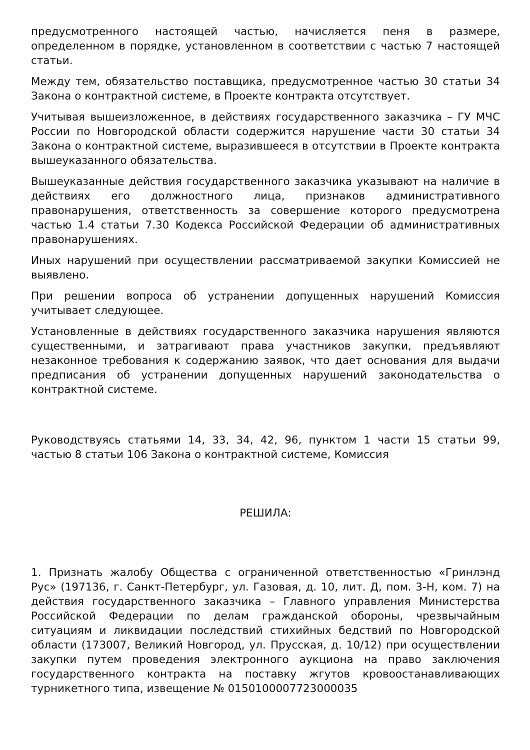предусмотренного настоящей частью, начисляется пеня в размере, определенном в порядке, установленном в соответствии с частью 7 настоящей статьи.
Между тем, обязательство поставщика, предусмотренное частью 30 статьи 34 Закона о контрактной системе, в Проекте контракта отсутствует.
Учитывая вышеизложенное, в действиях государственного заказчика – ГУ МЧС России по Новгородской области содержится нарушение части 30 статьи 34 Закона о контрактной системе, выразившееся в отсутствии в Проекте контракта вышеуказанного обязательства.
Вышеуказанные действия государственного заказчика указывают на наличие в действиях его должностного лица, признаков административного правонарушения, ответственность за совершение которого предусмотрена частью 1.4 статьи 7.30 Кодекса Российской Федерации об административных правонарушениях.
Иных нарушений при осуществлении рассматриваемой закупки Комиссией не выявлено.
При решении вопроса об устранении допущенных нарушений Комиссия учитывает следующее.
Установленные в действиях государственного заказчика нарушения являются существенными, и затрагивают права участников закупки, предъявляют незаконное требования к содержанию заявок, что дает основания для выдачи предписания об устранении допущенных нарушений законодательства о контрактной системе.
Руководствуясь статьями 14, 33, 34, 42, 96, пунктом 1 части 15 статьи 99, частью 8 статьи 106 Закона о контрактной системе, Комиссия
РЕШИЛА:
1. Признать жалобу Общества с ограниченной ответственностью «Гринлэнд Рус» (197136, г. Санкт-Петербург, ул. Газовая, д. 10, лит. Д, пом. 3-Н, ком. 7) на действия государственного заказчика – Главного управления Министерства Российской Федерации по делам гражданской обороны, чрезвычайным ситуациям и ликвидации последствий стихийных бедствий по Новгородской области (173007, Великий Новгород, ул. Прусская, д. 10/12) при осуществлении закупки путем проведения электронного аукциона на право заключения государственного контракта на поставку жгутов кровоостанавливающих турникетного типа, извещение № 0150100007723000035